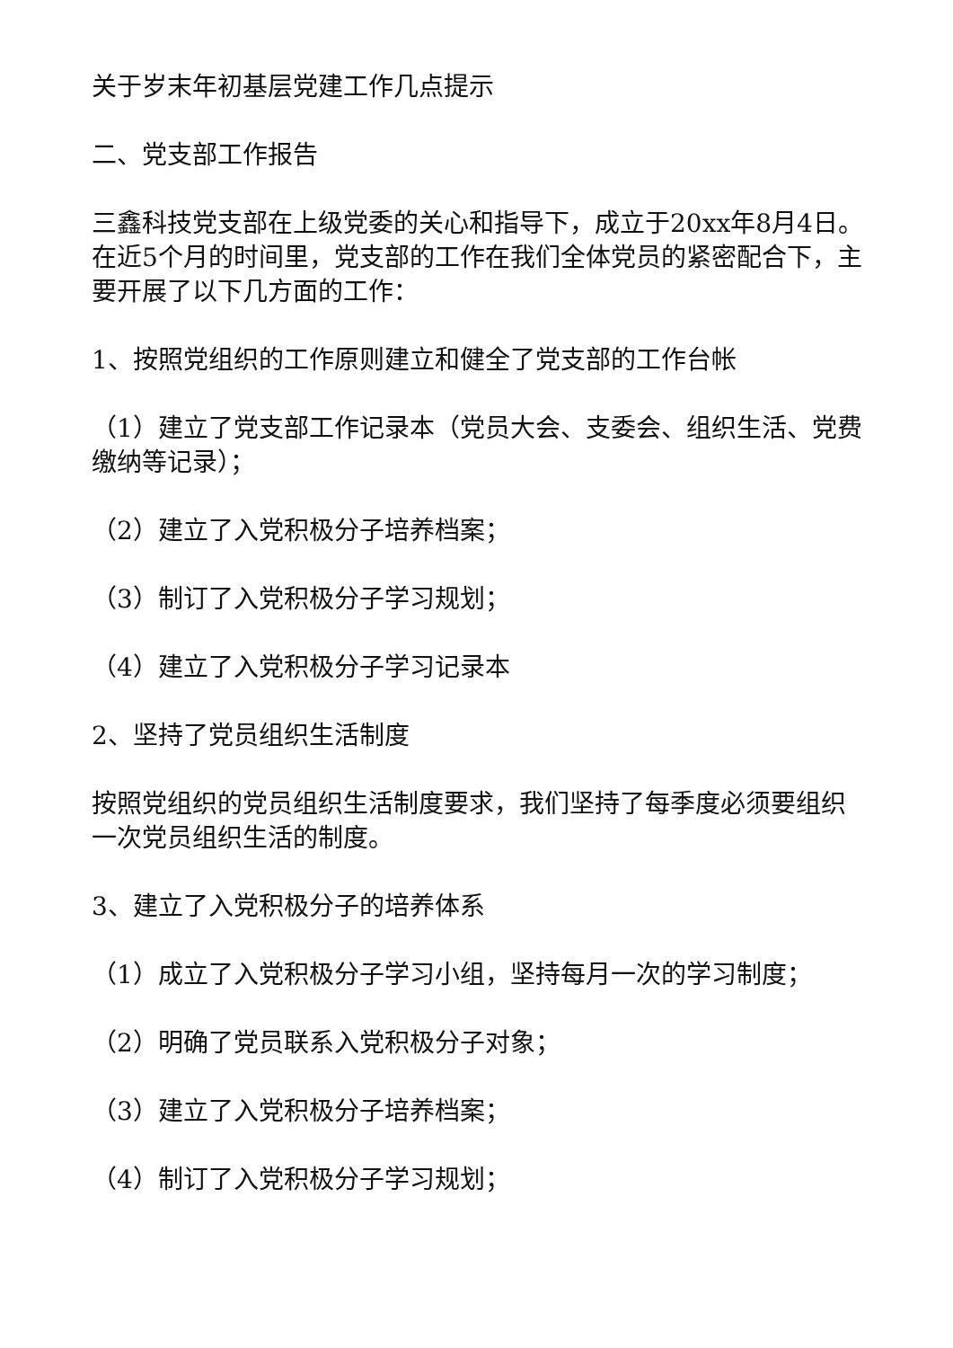关于岁末年初基层党建工作几点提示
二、党支部工作报告
三鑫科技党支部在上级党委的关心和指导下，成立于20xx年8月4日。在近5个月的时间里，党支部的工作在我们全体党员的紧密配合下，主要开展了以下几方面的工作：
1、按照党组织的工作原则建立和健全了党支部的工作台帐
（1）建立了党支部工作记录本（党员大会、支委会、组织生活、党费缴纳等记录）；
（2）建立了入党积极分子培养档案；
（3）制订了入党积极分子学习规划；
（4）建立了入党积极分子学习记录本
2、坚持了党员组织生活制度
按照党组织的党员组织生活制度要求，我们坚持了每季度必须要组织一次党员组织生活的制度。
3、建立了入党积极分子的培养体系
（1）成立了入党积极分子学习小组，坚持每月一次的学习制度；
（2）明确了党员联系入党积极分子对象；
（3）建立了入党积极分子培养档案；
（4）制订了入党积极分子学习规划；